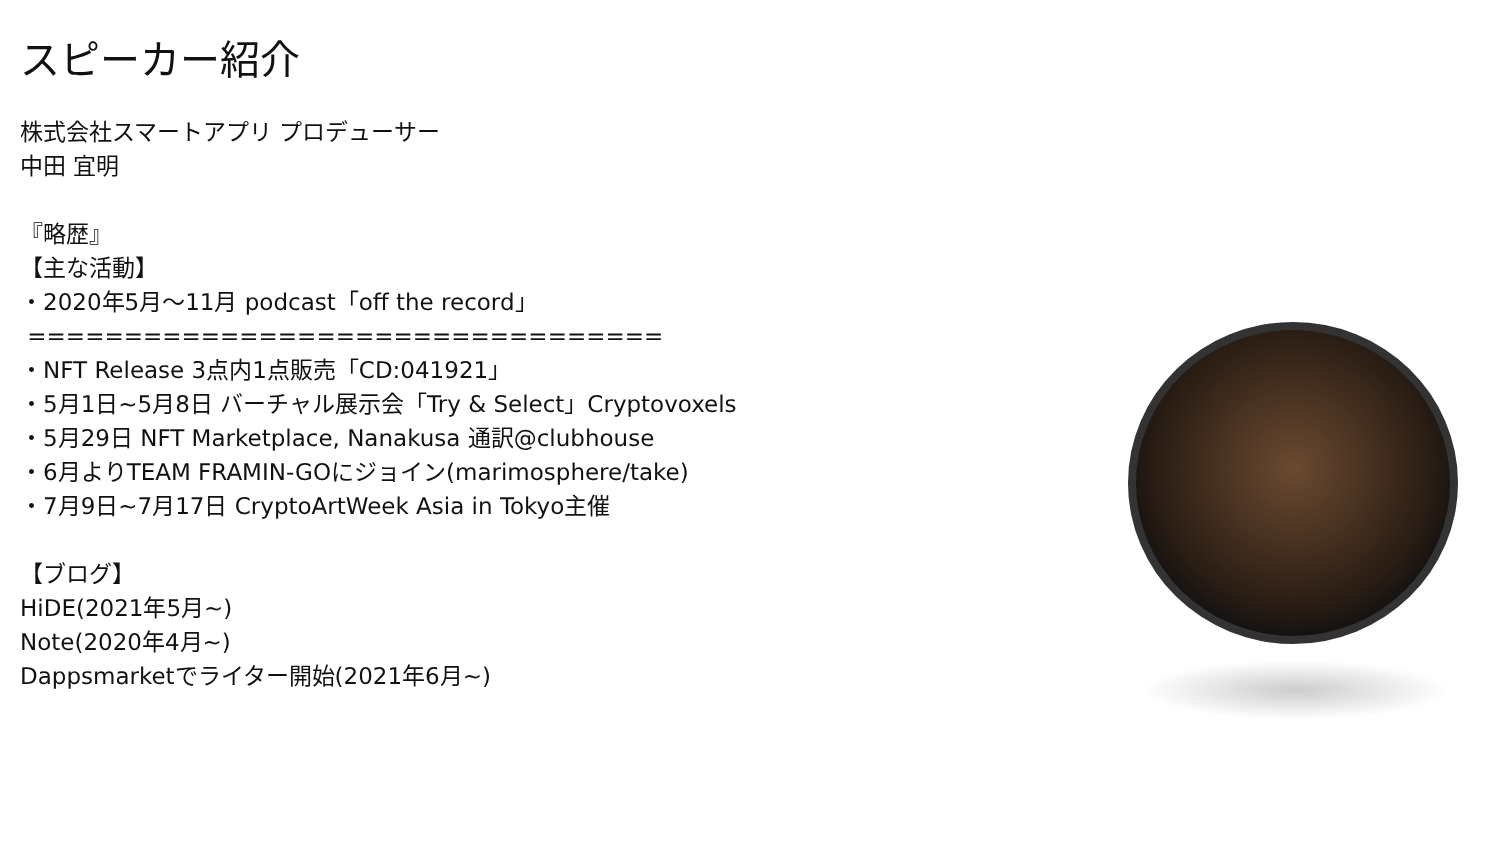スピーカー紹介
株式会社スマートアプリ プロデューサー 中田 宜明 『略歴』 【主な活動】 ・2020年5月～11月 podcast「off the record」 ================================= ・NFT Release 3点内1点販売「CD:041921」 ・5月1日~5月8日 バーチャル展示会「Try & Select」Cryptovoxels ・5月29日 NFT Marketplace, Nanakusa 通訳@clubhouse ・6月よりTEAM FRAMIN-GOにジョイン(marimosphere/take) ・7月9日~7月17日 CryptoArtWeek Asia in Tokyo主催 【ブログ】 HiDE(2021年5月~) Note(2020年4月~) Dappsmarketでライター開始(2021年6月~)